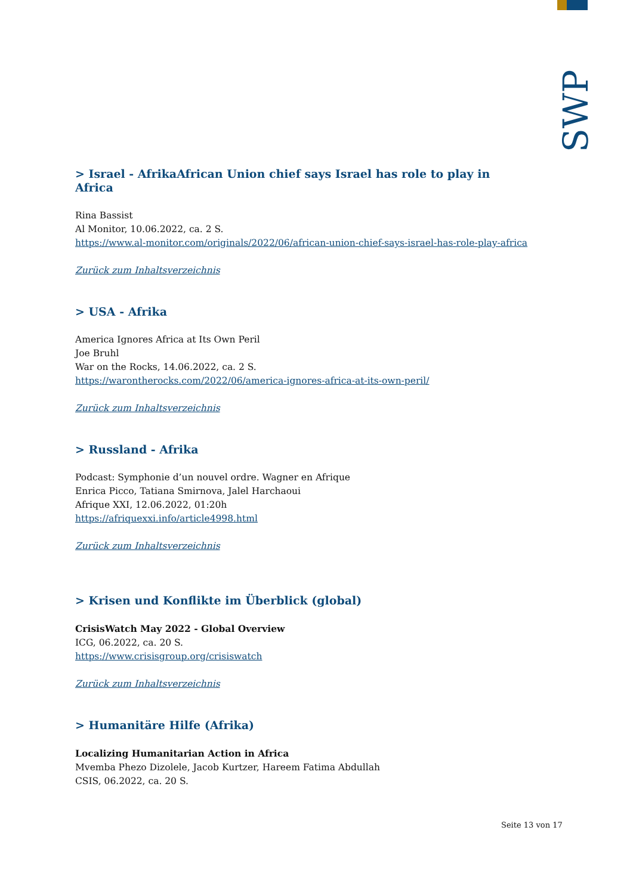SWP
> Israel - AfrikaAfrican Union chief says Israel has role to play in Africa
Rina Bassist
Al Monitor, 10.06.2022, ca. 2 S.
https://www.al-monitor.com/originals/2022/06/african-union-chief-says-israel-has-role-play-africa
Zurück zum Inhaltsverzeichnis
> USA - Afrika
America Ignores Africa at Its Own Peril
Joe Bruhl
War on the Rocks, 14.06.2022, ca. 2 S.
https://warontherocks.com/2022/06/america-ignores-africa-at-its-own-peril/
Zurück zum Inhaltsverzeichnis
> Russland - Afrika
Podcast: Symphonie d’un nouvel ordre. Wagner en Afrique
Enrica Picco, Tatiana Smirnova, Jalel Harchaoui
Afrique XXI, 12.06.2022, 01:20h
https://afriquexxi.info/article4998.html
Zurück zum Inhaltsverzeichnis
> Krisen und Konflikte im Überblick (global)
CrisisWatch May 2022 - Global Overview
ICG, 06.2022, ca. 20 S.
https://www.crisisgroup.org/crisiswatch
Zurück zum Inhaltsverzeichnis
> Humanitäre Hilfe (Afrika)
Localizing Humanitarian Action in Africa
Mvemba Phezo Dizolele, Jacob Kurtzer, Hareem Fatima Abdullah
CSIS, 06.2022, ca. 20 S.
Seite 13 von 17